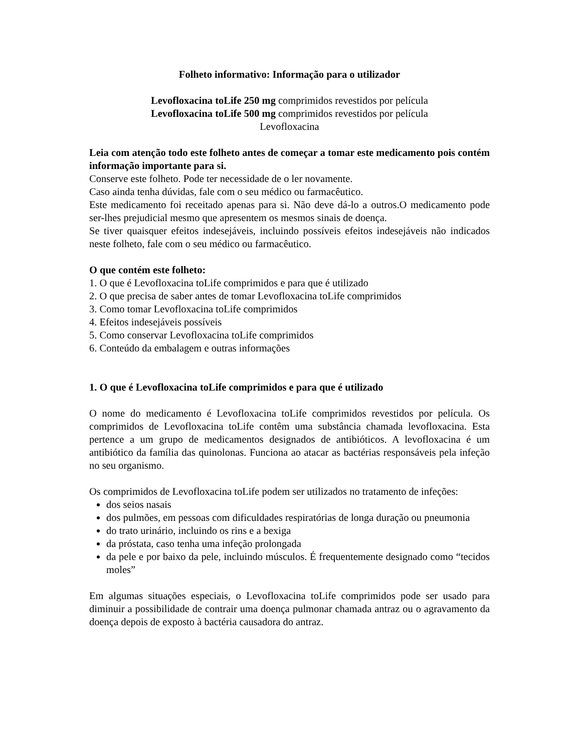Folheto informativo: Informação para o utilizador
Levofloxacina toLife 250 mg comprimidos revestidos por película
Levofloxacina toLife 500 mg comprimidos revestidos por película
Levofloxacina
Leia com atenção todo este folheto antes de começar a tomar este medicamento pois contém informação importante para si.
Conserve este folheto. Pode ter necessidade de o ler novamente.
Caso ainda tenha dúvidas, fale com o seu médico ou farmacêutico.
Este medicamento foi receitado apenas para si. Não deve dá-lo a outros.O medicamento pode ser-lhes prejudicial mesmo que apresentem os mesmos sinais de doença.
Se tiver quaisquer efeitos indesejáveis, incluindo possíveis efeitos indesejáveis não indicados neste folheto, fale com o seu médico ou farmacêutico.
O que contém este folheto:
1. O que é Levofloxacina toLife comprimidos e para que é utilizado
2. O que precisa de saber antes de tomar Levofloxacina toLife comprimidos
3. Como tomar Levofloxacina toLife comprimidos
4. Efeitos indesejáveis possíveis
5. Como conservar Levofloxacina toLife comprimidos
6. Conteúdo da embalagem e outras informações
1. O que é Levofloxacina toLife comprimidos e para que é utilizado
O nome do medicamento é Levofloxacina toLife comprimidos revestidos por película. Os comprimidos de Levofloxacina toLife contêm uma substância chamada levofloxacina. Esta pertence a um grupo de medicamentos designados de antibióticos. A levofloxacina é um antibiótico da família das quinolonas. Funciona ao atacar as bactérias responsáveis pela infeção no seu organismo.
Os comprimidos de Levofloxacina toLife podem ser utilizados no tratamento de infeções:
dos seios nasais
dos pulmões, em pessoas com dificuldades respiratórias de longa duração ou pneumonia
do trato urinário, incluindo os rins e a bexiga
da próstata, caso tenha uma infeção prolongada
da pele e por baixo da pele, incluindo músculos. É frequentemente designado como “tecidos moles”
Em algumas situações especiais, o Levofloxacina toLife comprimidos pode ser usado para diminuir a possibilidade de contrair uma doença pulmonar chamada antraz ou o agravamento da doença depois de exposto à bactéria causadora do antraz.